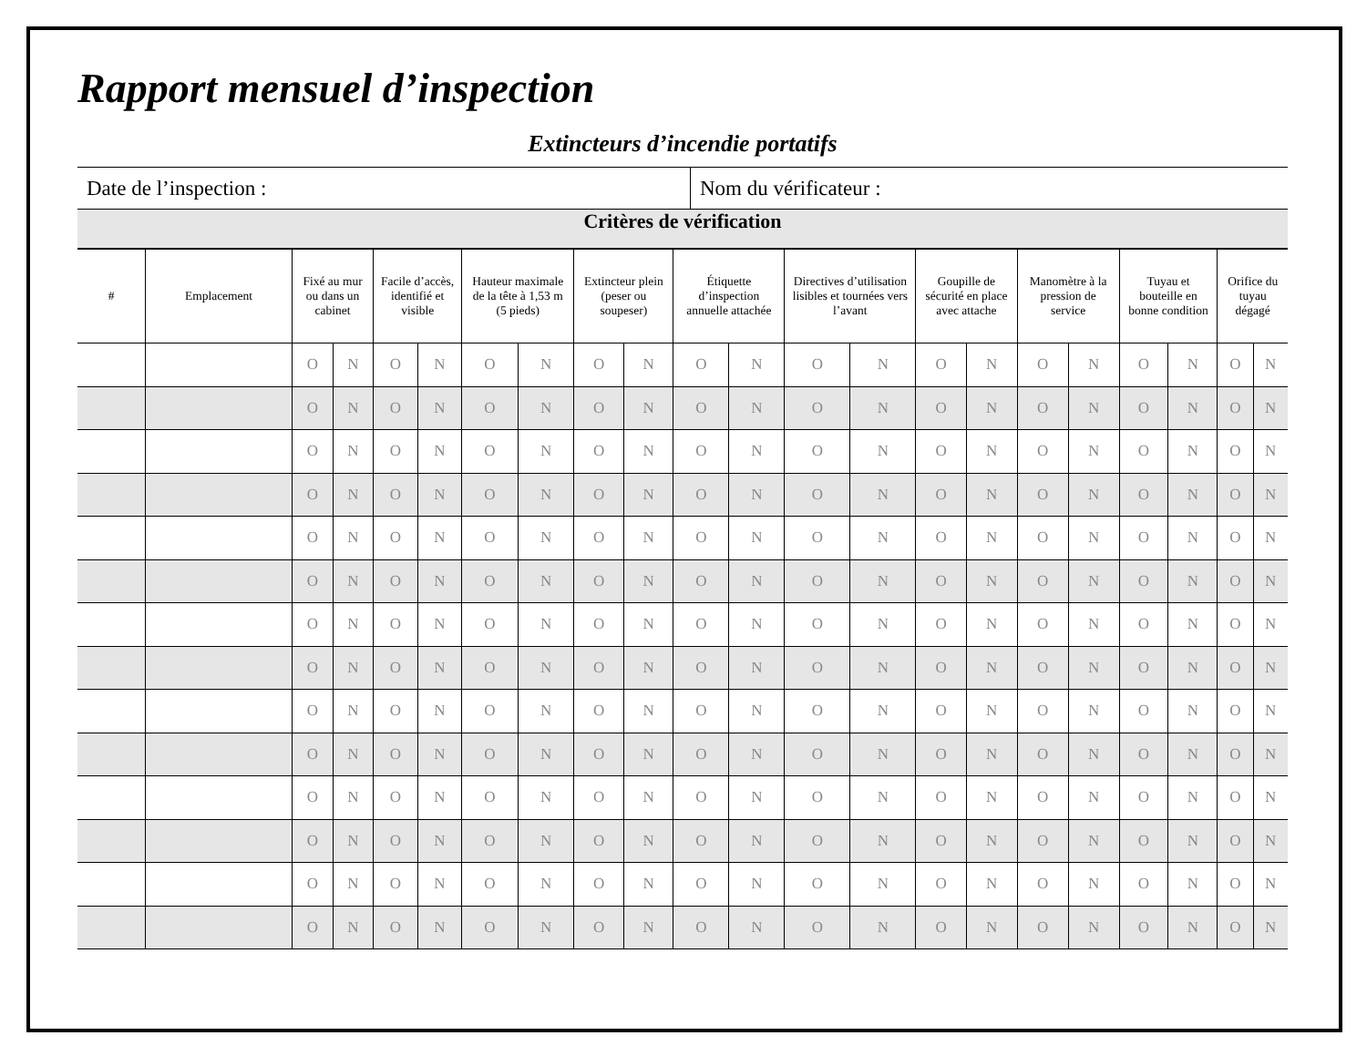Rapport mensuel d’inspection
Extincteurs d’incendie portatifs
| Date de l’inspection : | Nom du vérificateur : |
Critères de vérification
| # | Emplacement | Fixé au mur ou dans un cabinet | | Facile d’accès, identifié et visible | | Hauteur maximale de la tête à 1,53 m (5 pieds) | | Extincteur plein (peser ou soupeser) | | Étiquette d’inspection annuelle attachée | | Directives d’utilisation lisibles et tournées vers l’avant | | Goupille de sécurité en place avec attache | | Manomètre à la pression de service | | Tuyau et bouteille en bonne condition | | Orifice du tuyau dégagé | |
| --- | --- | --- | --- | --- | --- | --- | --- | --- | --- | --- | --- | --- | --- | --- | --- | --- | --- | --- | --- | --- | --- |
| | | O | N | O | N | O | N | O | N | O | N | O | N | O | N | O | N | O | N | O | N |
| | | O | N | O | N | O | N | O | N | O | N | O | N | O | N | O | N | O | N | O | N |
| | | O | N | O | N | O | N | O | N | O | N | O | N | O | N | O | N | O | N | O | N |
| | | O | N | O | N | O | N | O | N | O | N | O | N | O | N | O | N | O | N | O | N |
| | | O | N | O | N | O | N | O | N | O | N | O | N | O | N | O | N | O | N | O | N |
| | | O | N | O | N | O | N | O | N | O | N | O | N | O | N | O | N | O | N | O | N |
| | | O | N | O | N | O | N | O | N | O | N | O | N | O | N | O | N | O | N | O | N |
| | | O | N | O | N | O | N | O | N | O | N | O | N | O | N | O | N | O | N | O | N |
| | | O | N | O | N | O | N | O | N | O | N | O | N | O | N | O | N | O | N | O | N |
| | | O | N | O | N | O | N | O | N | O | N | O | N | O | N | O | N | O | N | O | N |
| | | O | N | O | N | O | N | O | N | O | N | O | N | O | N | O | N | O | N | O | N |
| | | O | N | O | N | O | N | O | N | O | N | O | N | O | N | O | N | O | N | O | N |
| | | O | N | O | N | O | N | O | N | O | N | O | N | O | N | O | N | O | N | O | N |
| | | O | N | O | N | O | N | O | N | O | N | O | N | O | N | O | N | O | N | O | N |